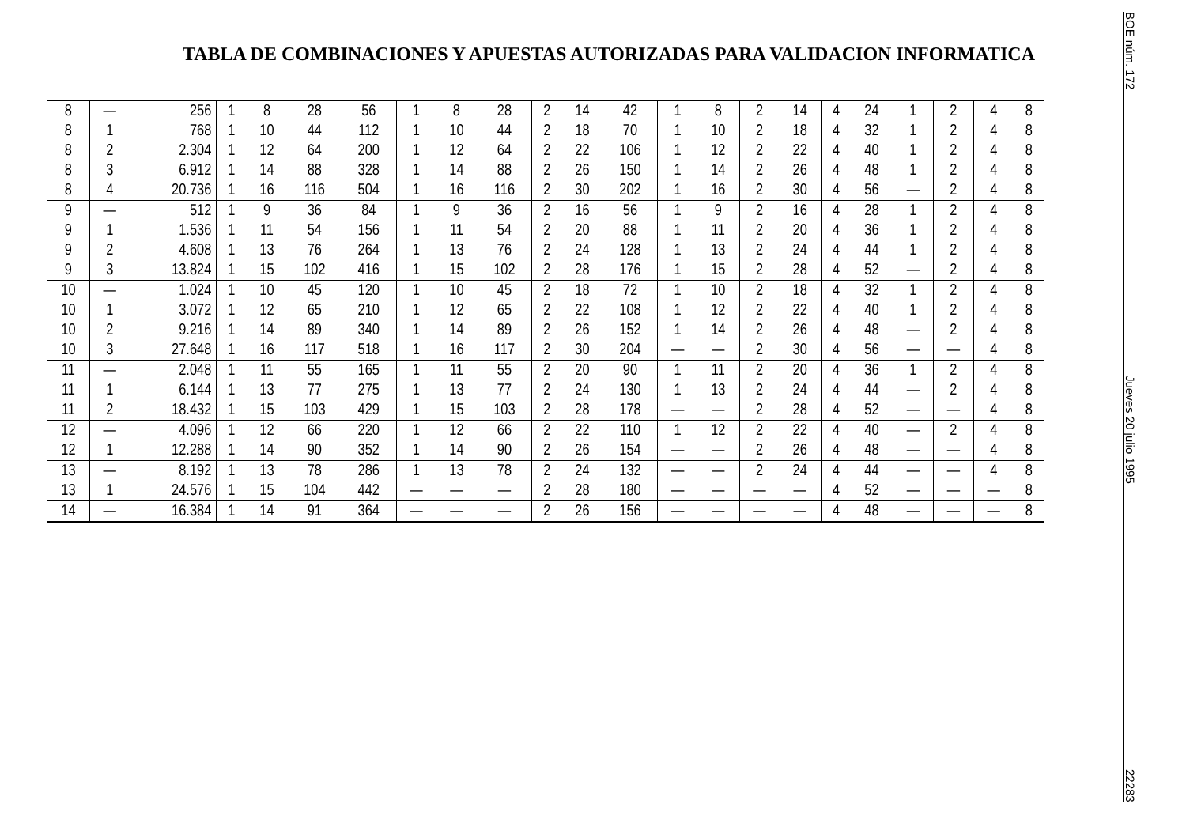TABLA DE COMBINACIONES Y APUESTAS AUTORIZADAS PARA VALIDACION INFORMATICA
| 8 | — | 256 | 1 | 8 | 28 | 56 | 1 | 8 | 28 | 2 | 14 | 42 | 1 | 8 | 2 | 14 | 4 | 24 | 1 | 2 | 4 | 8 |
| 8 | 1 | 768 | 1 | 10 | 44 | 112 | 1 | 10 | 44 | 2 | 18 | 70 | 1 | 10 | 2 | 18 | 4 | 32 | 1 | 2 | 4 | 8 |
| 8 | 2 | 2.304 | 1 | 12 | 64 | 200 | 1 | 12 | 64 | 2 | 22 | 106 | 1 | 12 | 2 | 22 | 4 | 40 | 1 | 2 | 4 | 8 |
| 8 | 3 | 6.912 | 1 | 14 | 88 | 328 | 1 | 14 | 88 | 2 | 26 | 150 | 1 | 14 | 2 | 26 | 4 | 48 | 1 | 2 | 4 | 8 |
| 8 | 4 | 20.736 | 1 | 16 | 116 | 504 | 1 | 16 | 116 | 2 | 30 | 202 | 1 | 16 | 2 | 30 | 4 | 56 | — | 2 | 4 | 8 |
| 9 | — | 512 | 1 | 9 | 36 | 84 | 1 | 9 | 36 | 2 | 16 | 56 | 1 | 9 | 2 | 16 | 4 | 28 | 1 | 2 | 4 | 8 |
| 9 | 1 | 1.536 | 1 | 11 | 54 | 156 | 1 | 11 | 54 | 2 | 20 | 88 | 1 | 11 | 2 | 20 | 4 | 36 | 1 | 2 | 4 | 8 |
| 9 | 2 | 4.608 | 1 | 13 | 76 | 264 | 1 | 13 | 76 | 2 | 24 | 128 | 1 | 13 | 2 | 24 | 4 | 44 | 1 | 2 | 4 | 8 |
| 9 | 3 | 13.824 | 1 | 15 | 102 | 416 | 1 | 15 | 102 | 2 | 28 | 176 | 1 | 15 | 2 | 28 | 4 | 52 | — | 2 | 4 | 8 |
| 10 | — | 1.024 | 1 | 10 | 45 | 120 | 1 | 10 | 45 | 2 | 18 | 72 | 1 | 10 | 2 | 18 | 4 | 32 | 1 | 2 | 4 | 8 |
| 10 | 1 | 3.072 | 1 | 12 | 65 | 210 | 1 | 12 | 65 | 2 | 22 | 108 | 1 | 12 | 2 | 22 | 4 | 40 | 1 | 2 | 4 | 8 |
| 10 | 2 | 9.216 | 1 | 14 | 89 | 340 | 1 | 14 | 89 | 2 | 26 | 152 | 1 | 14 | 2 | 26 | 4 | 48 | — | 2 | 4 | 8 |
| 10 | 3 | 27.648 | 1 | 16 | 117 | 518 | 1 | 16 | 117 | 2 | 30 | 204 | — | — | 2 | 30 | 4 | 56 | — | — | 4 | 8 |
| 11 | — | 2.048 | 1 | 11 | 55 | 165 | 1 | 11 | 55 | 2 | 20 | 90 | 1 | 11 | 2 | 20 | 4 | 36 | 1 | 2 | 4 | 8 |
| 11 | 1 | 6.144 | 1 | 13 | 77 | 275 | 1 | 13 | 77 | 2 | 24 | 130 | 1 | 13 | 2 | 24 | 4 | 44 | — | 2 | 4 | 8 |
| 11 | 2 | 18.432 | 1 | 15 | 103 | 429 | 1 | 15 | 103 | 2 | 28 | 178 | — | — | 2 | 28 | 4 | 52 | — | — | 4 | 8 |
| 12 | — | 4.096 | 1 | 12 | 66 | 220 | 1 | 12 | 66 | 2 | 22 | 110 | 1 | 12 | 2 | 22 | 4 | 40 | — | 2 | 4 | 8 |
| 12 | 1 | 12.288 | 1 | 14 | 90 | 352 | 1 | 14 | 90 | 2 | 26 | 154 | — | — | 2 | 26 | 4 | 48 | — | — | 4 | 8 |
| 13 | — | 8.192 | 1 | 13 | 78 | 286 | 1 | 13 | 78 | 2 | 24 | 132 | — | — | 2 | 24 | 4 | 44 | — | — | 4 | 8 |
| 13 | 1 | 24.576 | 1 | 15 | 104 | 442 | — | — | — | 2 | 28 | 180 | — | — | — | — | 4 | 52 | — | — | — | 8 |
| 14 | — | 16.384 | 1 | 14 | 91 | 364 | — | — | — | 2 | 26 | 156 | — | — | — | — | 4 | 48 | — | — | — | 8 |
BOE núm. 172 Jueves 20 julio 1995 22283